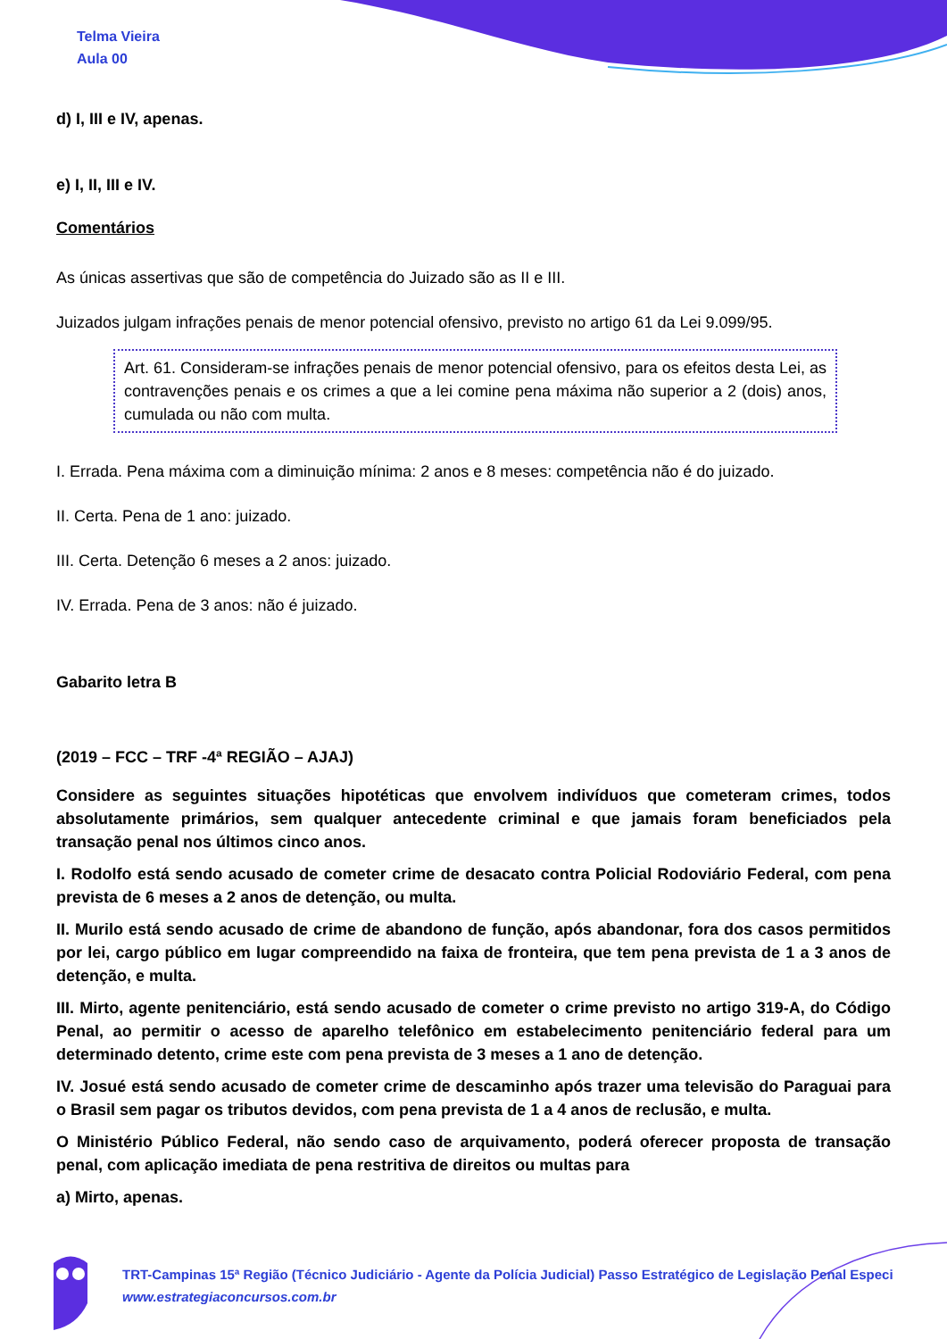Telma Vieira
Aula 00
d) I, III e IV, apenas.
e) I, II, III e IV.
Comentários
As únicas assertivas que são de competência do Juizado são as II e III.
Juizados julgam infrações penais de menor potencial ofensivo, previsto no artigo 61 da Lei 9.099/95.
Art. 61. Consideram-se infrações penais de menor potencial ofensivo, para os efeitos desta Lei, as contravenções penais e os crimes a que a lei comine pena máxima não superior a 2 (dois) anos, cumulada ou não com multa.
I. Errada. Pena máxima com a diminuição mínima: 2 anos e 8 meses: competência não é do juizado.
II. Certa. Pena de 1 ano: juizado.
III. Certa. Detenção 6 meses a 2 anos: juizado.
IV. Errada. Pena de 3 anos: não é juizado.
Gabarito letra B
(2019 – FCC – TRF -4ª REGIÃO – AJAJ)
Considere as seguintes situações hipotéticas que envolvem indivíduos que cometeram crimes, todos absolutamente primários, sem qualquer antecedente criminal e que jamais foram beneficiados pela transação penal nos últimos cinco anos.
I. Rodolfo está sendo acusado de cometer crime de desacato contra Policial Rodoviário Federal, com pena prevista de 6 meses a 2 anos de detenção, ou multa.
II. Murilo está sendo acusado de crime de abandono de função, após abandonar, fora dos casos permitidos por lei, cargo público em lugar compreendido na faixa de fronteira, que tem pena prevista de 1 a 3 anos de detenção, e multa.
III. Mirto, agente penitenciário, está sendo acusado de cometer o crime previsto no artigo 319-A, do Código Penal, ao permitir o acesso de aparelho telefônico em estabelecimento penitenciário federal para um determinado detento, crime este com pena prevista de 3 meses a 1 ano de detenção.
IV. Josué está sendo acusado de cometer crime de descaminho após trazer uma televisão do Paraguai para o Brasil sem pagar os tributos devidos, com pena prevista de 1 a 4 anos de reclusão, e multa.
O Ministério Público Federal, não sendo caso de arquivamento, poderá oferecer proposta de transação penal, com aplicação imediata de pena restritiva de direitos ou multas para
a) Mirto, apenas.
TRT-Campinas 15ª Região (Técnico Judiciário - Agente da Polícia Judicial) Passo Estratégico de Legislação Penal Especi
www.estrategiaconcursos.com.br